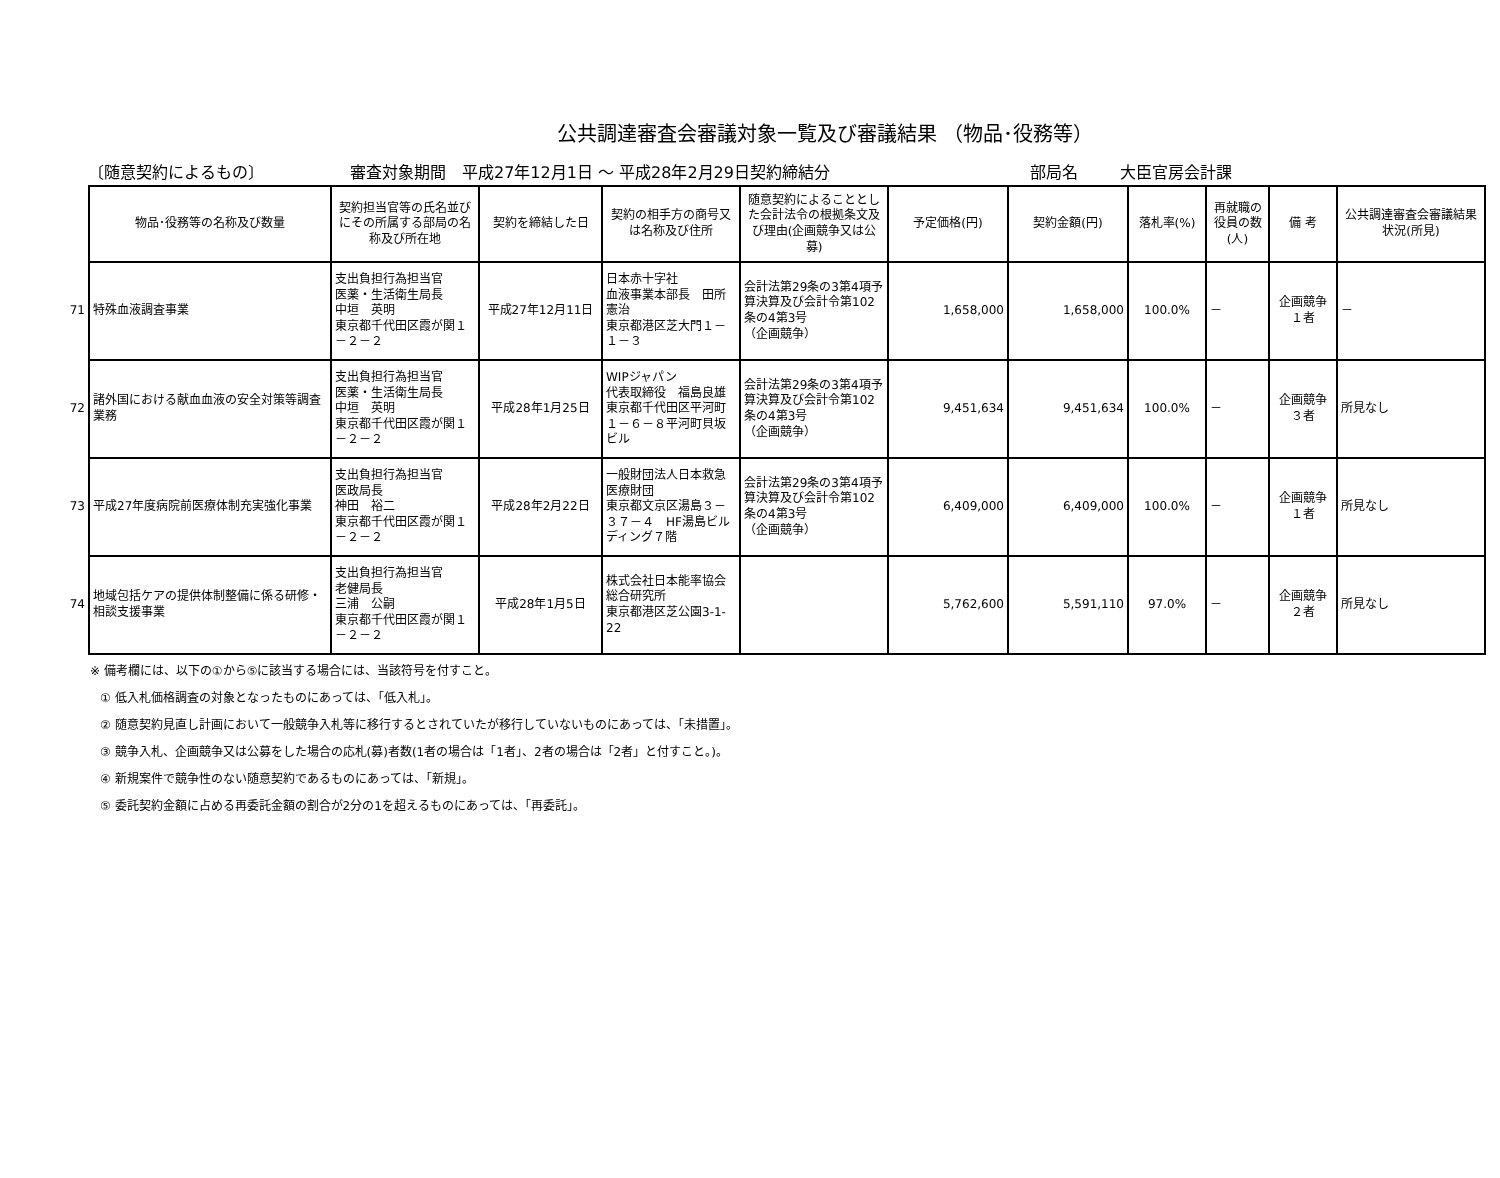公共調達審査会審議対象一覧及び審議結果 （物品･役務等）
〔随意契約によるもの〕 審査対象期間　平成27年12月1日 ～ 平成28年2月29日契約締結分 部局名 大臣官房会計課
| | 物品･役務等の名称及び数量 | 契約担当官等の氏名並びにその所属する部局の名称及び所在地 | 契約を締結した日 | 契約の相手方の商号又は名称及び住所 | 随意契約によることとした会計法令の根拠条文及び理由(企画競争又は公募) | 予定価格(円) | 契約金額(円) | 落札率(%) | 再就職の役員の数(人) | 備 考 | 公共調達審査会審議結果状況(所見) |
| 71 | 特殊血液調査事業 | 支出負担行為担当官 医薬・生活衛生局長 中垣 英明 東京都千代田区霞が関１－２－２ | 平成27年12月11日 | 日本赤十字社 血液事業本部長 田所憲治 東京都港区芝大門１－１－３ | 会計法第29条の3第4項予算決算及び会計令第102条の4第3号 （企画競争） | 1,658,000 | 1,658,000 | 100.0% | － | 企画競争 １者 | － |
| 72 | 諸外国における献血血液の安全対策等調査業務 | 支出負担行為担当官 医薬・生活衛生局長 中垣 英明 東京都千代田区霞が関１－２－２ | 平成28年1月25日 | WIPジャパン 代表取締役 福島良雄 東京都千代田区平河町１－６－８平河町貝坂ビル | 会計法第29条の3第4項予算決算及び会計令第102条の4第3号 （企画競争） | 9,451,634 | 9,451,634 | 100.0% | － | 企画競争 ３者 | 所見なし |
| 73 | 平成27年度病院前医療体制充実強化事業 | 支出負担行為担当官 医政局長 神田 裕二 東京都千代田区霞が関１－２－２ | 平成28年2月22日 | 一般財団法人日本救急医療財団 東京都文京区湯島３－３７－４ HF湯島ビルディング７階 | 会計法第29条の3第4項予算決算及び会計令第102条の4第3号 （企画競争） | 6,409,000 | 6,409,000 | 100.0% | － | 企画競争 １者 | 所見なし |
| 74 | 地域包括ケアの提供体制整備に係る研修・相談支援事業 | 支出負担行為担当官 老健局長 三浦 公嗣 東京都千代田区霞が関１－２－２ | 平成28年1月5日 | 株式会社日本能率協会総合研究所 東京都港区芝公園3-1-22 | | 5,762,600 | 5,591,110 | 97.0% | － | 企画競争 ２者 | 所見なし |
※ 備考欄には、以下の①から⑤に該当する場合には、当該符号を付すこと。
① 低入札価格調査の対象となったものにあっては、「低入札」。
② 随意契約見直し計画において一般競争入札等に移行するとされていたが移行していないものにあっては、「未措置」。
③ 競争入札、企画競争又は公募をした場合の応札(募)者数(1者の場合は「1者」、2者の場合は「2者」と付すこと。)。
④ 新規案件で競争性のない随意契約であるものにあっては、「新規」。
⑤ 委託契約金額に占める再委託金額の割合が2分の1を超えるものにあっては、「再委託」。